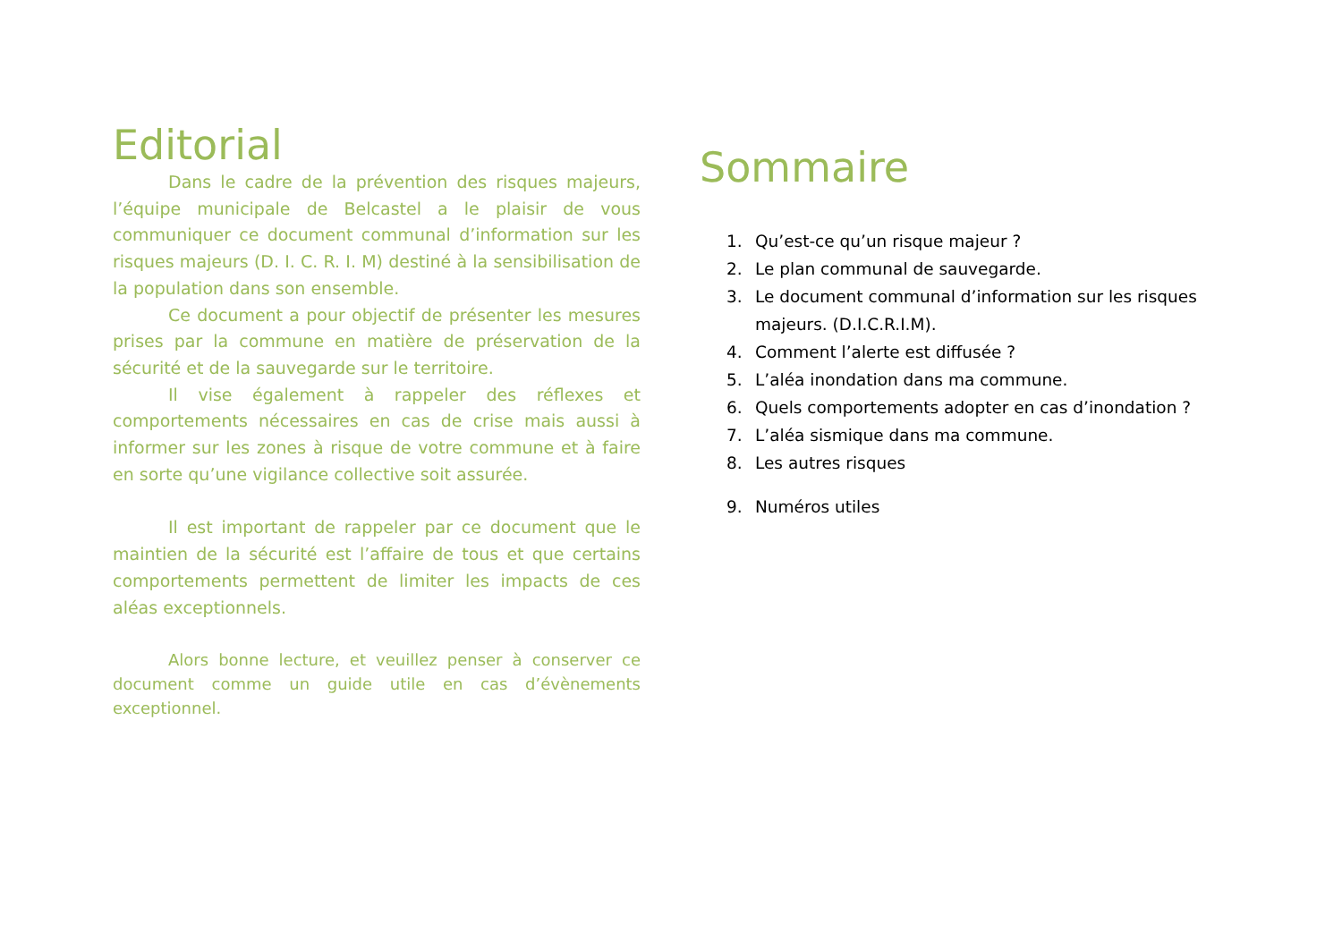Editorial
Dans le cadre de la prévention des risques majeurs, l’équipe municipale de Belcastel a le plaisir de vous communiquer ce document communal d’information sur les risques majeurs (D. I. C. R. I. M) destiné à la sensibilisation de la population dans son ensemble.
Ce document a pour objectif de présenter les mesures prises par la commune en matière de préservation de la sécurité et de la sauvegarde sur le territoire.
Il vise également à rappeler des réflexes et comportements nécessaires en cas de crise mais aussi à informer sur les zones à risque de votre commune et à faire en sorte qu’une vigilance collective soit assurée.
Il est important de rappeler par ce document que le maintien de la sécurité est l’affaire de tous et que certains comportements permettent de limiter les impacts de ces aléas exceptionnels.
Alors bonne lecture, et veuillez penser à conserver ce document comme un guide utile en cas d’évènements exceptionnel.
Sommaire
1. Qu’est-ce qu’un risque majeur ?
2. Le plan communal de sauvegarde.
3. Le document communal d’information sur les risques
majeurs. (D.I.C.R.I.M).
4. Comment l’alerte est diffusée ?
5. L’aléa inondation dans ma commune.
6. Quels comportements adopter en cas d’inondation ?
7. L’aléa sismique dans ma commune.
8. Les autres risques
9. Numéros utiles